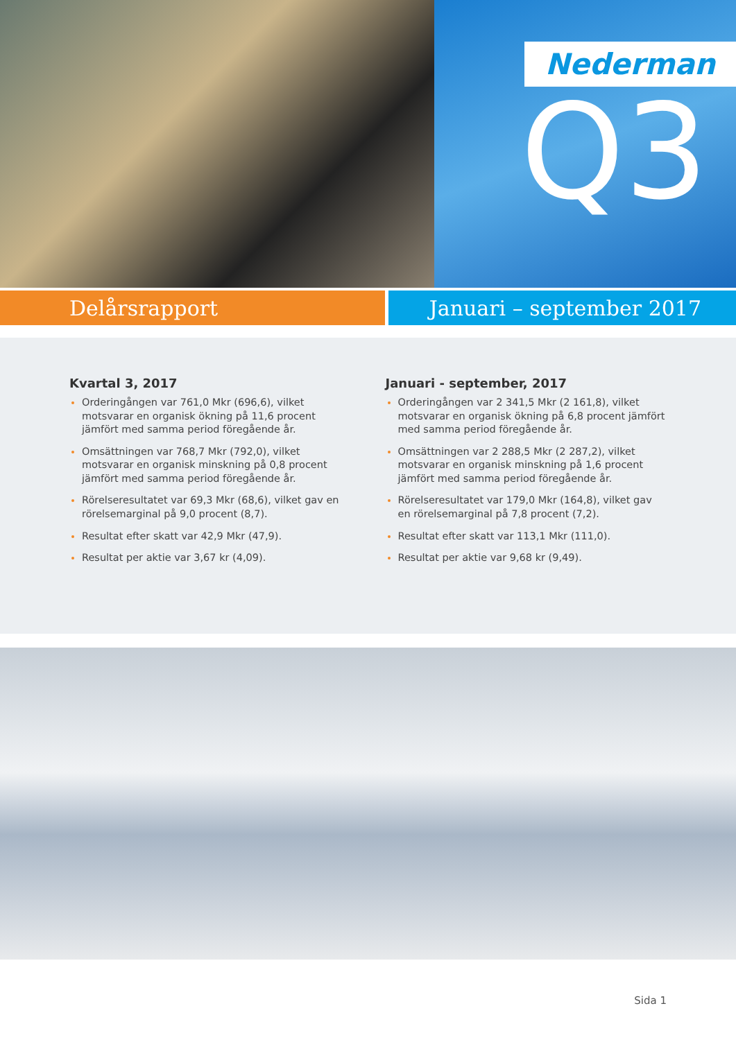Nederman
Q3
Delårsrapport Januari – september 2017
Kvartal 3, 2017
Orderingången var 761,0 Mkr (696,6), vilket motsvarar en organisk ökning på 11,6 procent jämfört med samma period föregående år.
Omsättningen var 768,7 Mkr (792,0), vilket motsvarar en organisk minskning på 0,8 procent jämfört med samma period föregående år.
Rörelseresultatet var 69,3 Mkr (68,6), vilket gav en rörelsemarginal på 9,0 procent (8,7).
Resultat efter skatt var 42,9 Mkr (47,9).
Resultat per aktie var 3,67 kr (4,09).
Januari - september, 2017
Orderingången var 2 341,5 Mkr (2 161,8), vilket motsvarar en organisk ökning på 6,8 procent jämfört med samma period föregående år.
Omsättningen var 2 288,5 Mkr (2 287,2), vilket motsvarar en organisk minskning på 1,6 procent jämfört med samma period föregående år.
Rörelseresultatet var 179,0 Mkr (164,8), vilket gav en rörelsemarginal på 7,8 procent (7,2).
Resultat efter skatt var 113,1 Mkr (111,0).
Resultat per aktie var 9,68 kr (9,49).
Sida 1